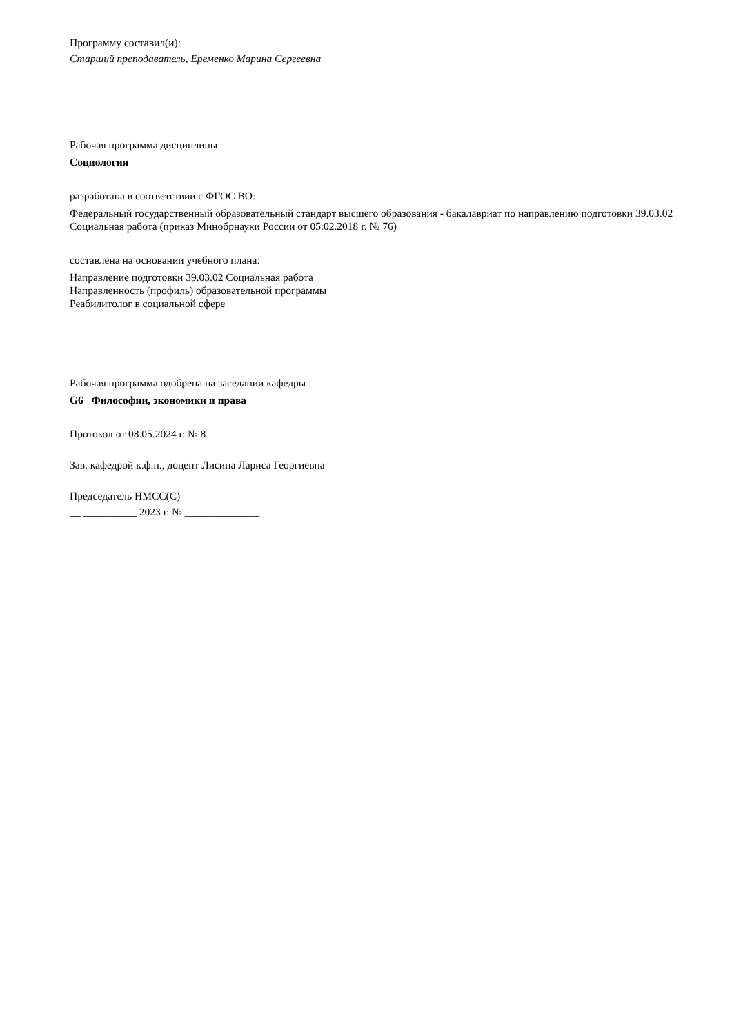Программу составил(и):
Старший преподаватель, Еременко Марина Сергеевна
Рабочая программа дисциплины
Социология
разработана в соответствии с ФГОС ВО:
Федеральный государственный образовательный стандарт высшего образования - бакалавриат по направлению подготовки 39.03.02 Социальная работа (приказ Минобрнауки России от 05.02.2018 г. № 76)
составлена на основании учебного плана:
Направление подготовки 39.03.02 Социальная работа
Направленность (профиль) образовательной программы
Реабилитолог в социальной сфере
Рабочая программа одобрена на заседании кафедры
G6 Философии, экономики и права
Протокол от 08.05.2024 г. № 8
Зав. кафедрой к.ф.н., доцент Лисина Лариса Георгиевна
Председатель НМСС(С)
__ __________ 2023 г. № ______________